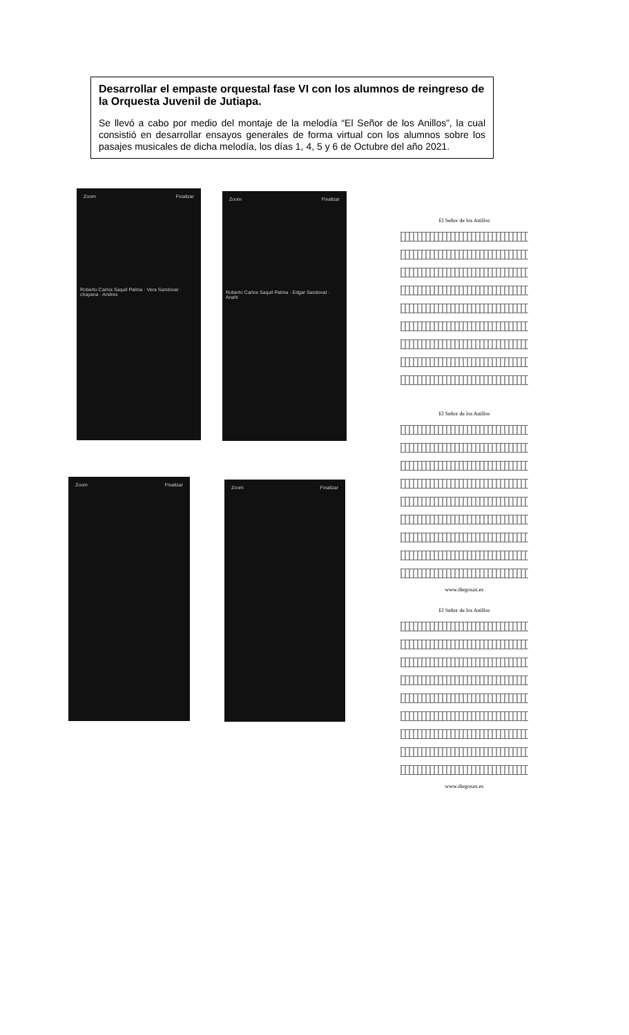Desarrollar el empaste orquestal fase VI con los alumnos de reingreso de la Orquesta Juvenil de Jutiapa.
Se llevó a cabo por medio del montaje de la melodía “El Señor de los Anillos”, la cual consistió en desarrollar ensayos generales de forma virtual con los alumnos sobre los pasajes musicales de dicha melodía, los días 1, 4, 5 y 6 de Octubre del año 2021.
Zoom Finalizar
Roberto Carlos Saquil Palma · Vera Sandoval · chayana · Andres
Zoom Finalizar
Roberto Carlos Saquil Palma · Edgar Sandoval · Anahi
Zoom Finalizar Zoom Finalizar
El Señor de los Anillos
El Señor de los Anillos
www.diegosax.es
El Señor de los Anillos
www.diegosax.es